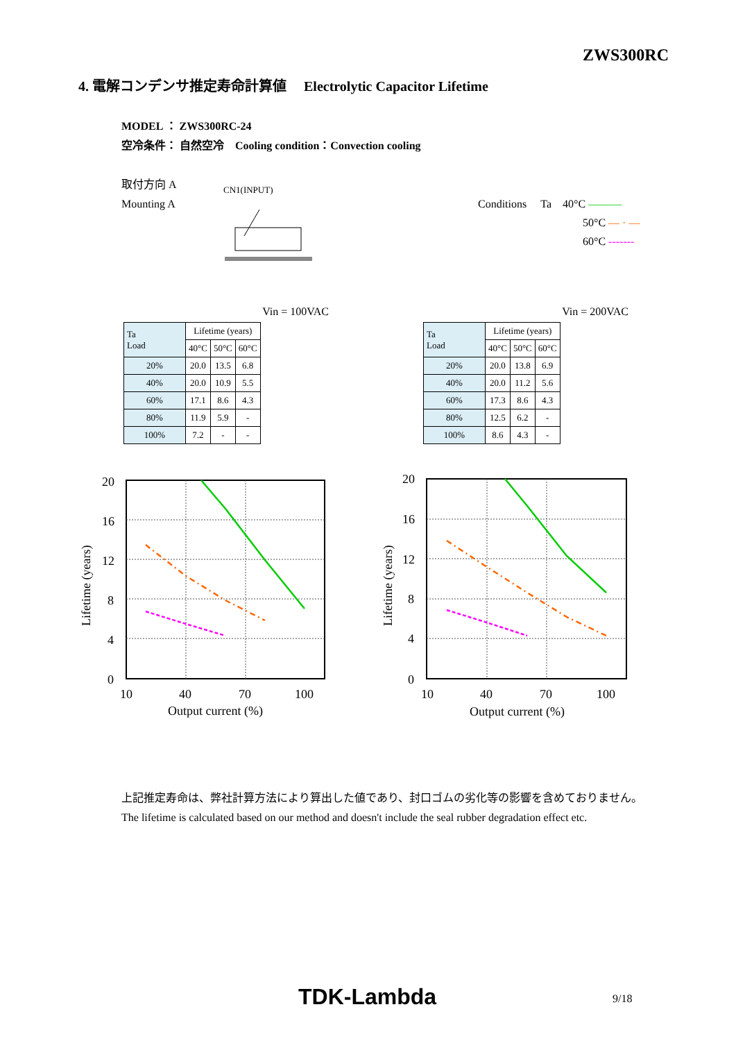ZWS300RC
4. 電解コンデンサ推定寿命計算値　 Electrolytic Capacitor Lifetime
MODEL ： ZWS300RC-24
空冷条件： 自然空冷　Cooling condition：Convection cooling
取付方向 A
Mounting A
CN1(INPUT)
Conditions Ta 40°C ———
50°C — · —
60°C -------
Vin = 100VAC
| Ta Load | Lifetime (years) | | |
| --- | --- | --- | --- |
| | 40°C | 50°C | 60°C |
| 20% | 20.0 | 13.5 | 6.8 |
| 40% | 20.0 | 10.9 | 5.5 |
| 60% | 17.1 | 8.6 | 4.3 |
| 80% | 11.9 | 5.9 | - |
| 100% | 7.2 | - | - |
Vin = 200VAC
| Ta Load | Lifetime (years) | | |
| --- | --- | --- | --- |
| | 40°C | 50°C | 60°C |
| 20% | 20.0 | 13.8 | 6.9 |
| 40% | 20.0 | 11.2 | 5.6 |
| 60% | 17.3 | 8.6 | 4.3 |
| 80% | 12.5 | 6.2 | - |
| 100% | 8.6 | 4.3 | - |
20
16
12
8
4
0
10
40
70
100
Output current (%)
Lifetime (years)
20
16
12
8
4
0
10
40
70
100
Output current (%)
Lifetime (years)
上記推定寿命は、弊社計算方法により算出した値であり、封口ゴムの劣化等の影響を含めておりません。
The lifetime is calculated based on our method and doesn't include the seal rubber degradation effect etc.
TDK-Lambda 9/18